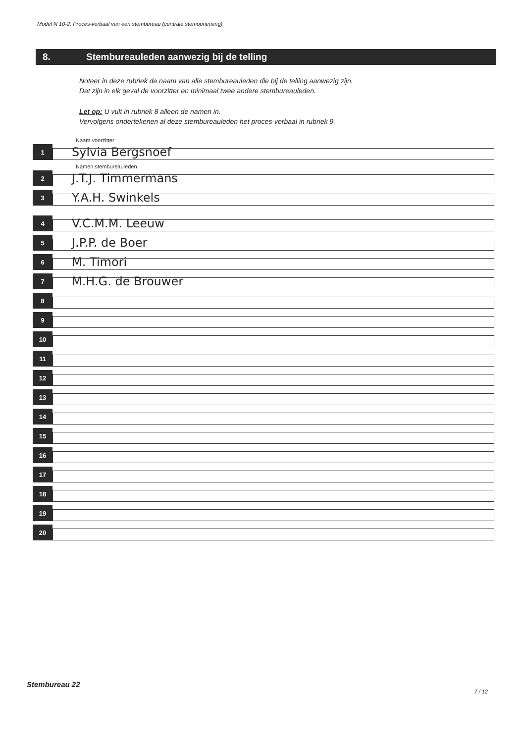Model N 10-2: Proces-verbaal van een stembureau (centrale stemopneming)
8. Stembureauleden aanwezig bij de telling
Noteer in deze rubriek de naam van alle stembureauleden die bij de telling aanwezig zijn.
Dat zijn in elk geval de voorzitter en minimaal twee andere stembureauleden.
Let op: U vult in rubriek 8 alleen de namen in.
Vervolgens ondertekenen al deze stembureauleden het proces-verbaal in rubriek 9.
Naam voorzitter
1
Sylvia Bergsnoef
Namen stembureauleden
2
J.T.J. Timmermans
3
Y.A.H. Swinkels
4
V.C.M.M. Leeuw
5
J.P.P. de Boer
6
M. Timori
7
M.H.G. de Brouwer
8
9
10
11
12
13
14
15
16
17
18
19
20
Stembureau 22
7 / 12